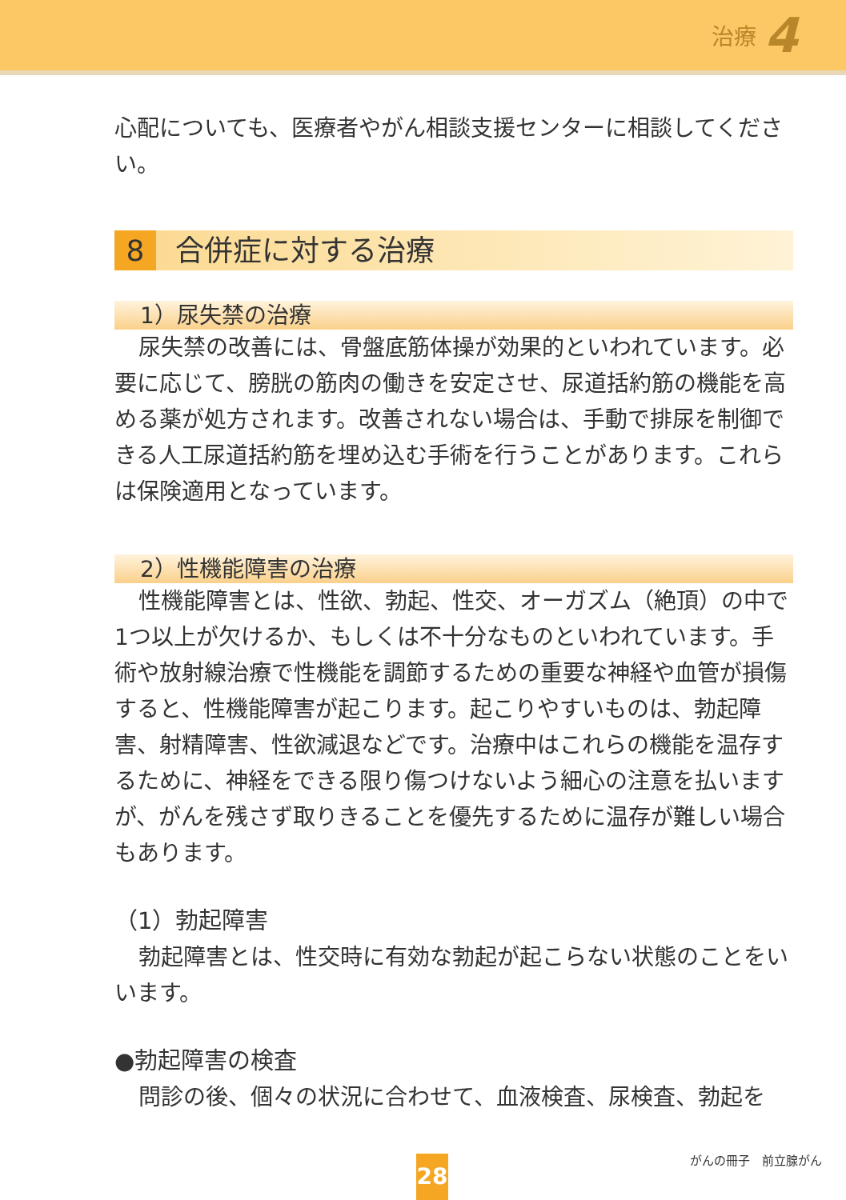治療 4
心配についても、医療者やがん相談支援センターに相談してください。
8 合併症に対する治療
1）尿失禁の治療
尿失禁の改善には、骨盤底筋体操が効果的といわれています。必要に応じて、膀胱の筋肉の働きを安定させ、尿道括約筋の機能を高める薬が処方されます。改善されない場合は、手動で排尿を制御できる人工尿道括約筋を埋め込む手術を行うことがあります。これらは保険適用となっています。
2）性機能障害の治療
性機能障害とは、性欲、勃起、性交、オーガズム（絶頂）の中で1つ以上が欠けるか、もしくは不十分なものといわれています。手術や放射線治療で性機能を調節するための重要な神経や血管が損傷すると、性機能障害が起こります。起こりやすいものは、勃起障害、射精障害、性欲減退などです。治療中はこれらの機能を温存するために、神経をできる限り傷つけないよう細心の注意を払いますが、がんを残さず取りきることを優先するために温存が難しい場合もあります。
（1）勃起障害
勃起障害とは、性交時に有効な勃起が起こらない状態のことをいいます。
●勃起障害の検査
問診の後、個々の状況に合わせて、血液検査、尿検査、勃起を
がんの冊子　前立腺がん
28